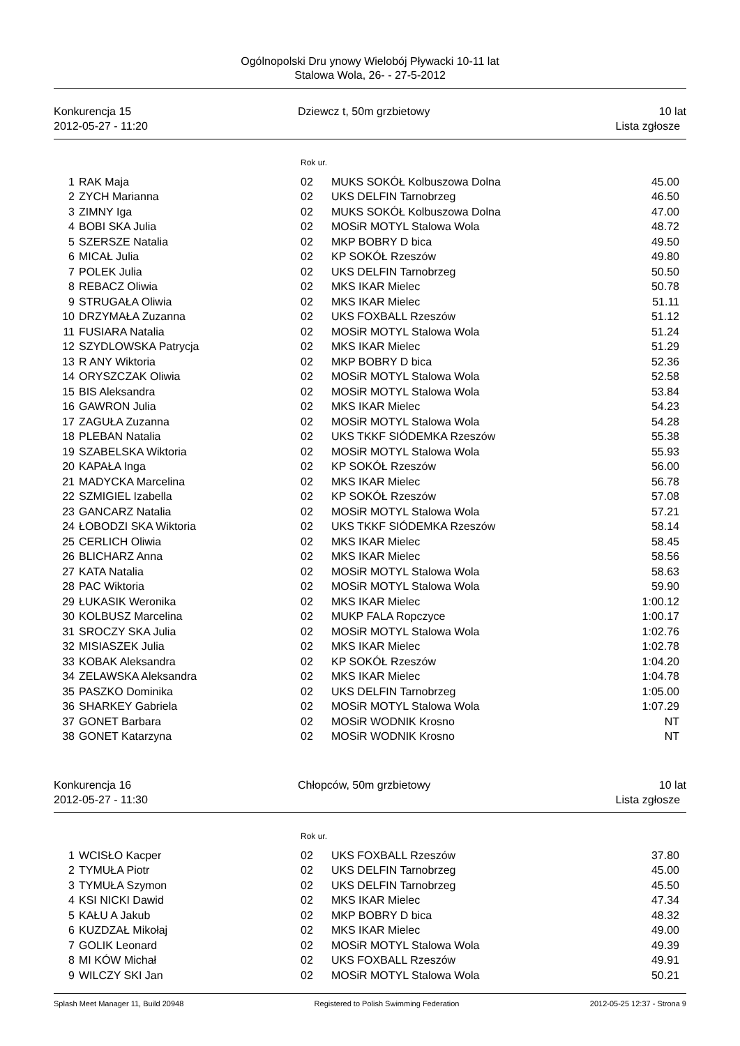Ogólnopolski Dru ynowy Wielobój Pływacki 10-11 lat
Stalowa Wola, 26- - 27-5-2012
Konkurencja 15
2012-05-27 - 11:20
Dziewcz t, 50m grzbietowy 10 lat
Lista zgłosze
Rok ur.
| 1 | RAK Maja | 02 | MUKS SOKÓŁ Kolbuszowa Dolna | 45.00 |
| 2 | ZYCH Marianna | 02 | UKS DELFIN Tarnobrzeg | 46.50 |
| 3 | ZIMNY Iga | 02 | MUKS SOKÓŁ Kolbuszowa Dolna | 47.00 |
| 4 | BOBI SKA Julia | 02 | MOSiR MOTYL Stalowa Wola | 48.72 |
| 5 | SZERSZE Natalia | 02 | MKP BOBRY D bica | 49.50 |
| 6 | MICAŁ Julia | 02 | KP SOKÓŁ Rzeszów | 49.80 |
| 7 | POLEK Julia | 02 | UKS DELFIN Tarnobrzeg | 50.50 |
| 8 | REBACZ Oliwia | 02 | MKS IKAR Mielec | 50.78 |
| 9 | STRUGAŁA Oliwia | 02 | MKS IKAR Mielec | 51.11 |
| 10 | DRZYMAŁA Zuzanna | 02 | UKS FOXBALL Rzeszów | 51.12 |
| 11 | FUSIARA Natalia | 02 | MOSiR MOTYL Stalowa Wola | 51.24 |
| 12 | SZYDLOWSKA Patrycja | 02 | MKS IKAR Mielec | 51.29 |
| 13 | R ANY Wiktoria | 02 | MKP BOBRY D bica | 52.36 |
| 14 | ORYSZCZAK Oliwia | 02 | MOSiR MOTYL Stalowa Wola | 52.58 |
| 15 | BIS Aleksandra | 02 | MOSiR MOTYL Stalowa Wola | 53.84 |
| 16 | GAWRON Julia | 02 | MKS IKAR Mielec | 54.23 |
| 17 | ZAGUŁA Zuzanna | 02 | MOSiR MOTYL Stalowa Wola | 54.28 |
| 18 | PLEBAN Natalia | 02 | UKS TKKF SIÓDEMKA Rzeszów | 55.38 |
| 19 | SZABELSKA Wiktoria | 02 | MOSiR MOTYL Stalowa Wola | 55.93 |
| 20 | KAPAŁA Inga | 02 | KP SOKÓŁ Rzeszów | 56.00 |
| 21 | MADYCKA Marcelina | 02 | MKS IKAR Mielec | 56.78 |
| 22 | SZMIGIEL Izabella | 02 | KP SOKÓŁ Rzeszów | 57.08 |
| 23 | GANCARZ Natalia | 02 | MOSiR MOTYL Stalowa Wola | 57.21 |
| 24 | ŁOBODZI SKA Wiktoria | 02 | UKS TKKF SIÓDEMKA Rzeszów | 58.14 |
| 25 | CERLICH Oliwia | 02 | MKS IKAR Mielec | 58.45 |
| 26 | BLICHARZ Anna | 02 | MKS IKAR Mielec | 58.56 |
| 27 | KATA Natalia | 02 | MOSiR MOTYL Stalowa Wola | 58.63 |
| 28 | PAC Wiktoria | 02 | MOSiR MOTYL Stalowa Wola | 59.90 |
| 29 | ŁUKASIK Weronika | 02 | MKS IKAR Mielec | 1:00.12 |
| 30 | KOLBUSZ Marcelina | 02 | MUKP FALA Ropczyce | 1:00.17 |
| 31 | SROCZY SKA Julia | 02 | MOSiR MOTYL Stalowa Wola | 1:02.76 |
| 32 | MISIASZEK Julia | 02 | MKS IKAR Mielec | 1:02.78 |
| 33 | KOBAK Aleksandra | 02 | KP SOKÓŁ Rzeszów | 1:04.20 |
| 34 | ZELAWSKA Aleksandra | 02 | MKS IKAR Mielec | 1:04.78 |
| 35 | PASZKO Dominika | 02 | UKS DELFIN Tarnobrzeg | 1:05.00 |
| 36 | SHARKEY Gabriela | 02 | MOSiR MOTYL Stalowa Wola | 1:07.29 |
| 37 | GONET Barbara | 02 | MOSiR WODNIK Krosno | NT |
| 38 | GONET Katarzyna | 02 | MOSiR WODNIK Krosno | NT |
Konkurencja 16
2012-05-27 - 11:30
Chłopców, 50m grzbietowy 10 lat
Lista zgłosze
Rok ur.
| 1 | WCISŁO Kacper | 02 | UKS FOXBALL Rzeszów | 37.80 |
| 2 | TYMUŁA Piotr | 02 | UKS DELFIN Tarnobrzeg | 45.00 |
| 3 | TYMUŁA Szymon | 02 | UKS DELFIN Tarnobrzeg | 45.50 |
| 4 | KSI NICKI Dawid | 02 | MKS IKAR Mielec | 47.34 |
| 5 | KAŁU A Jakub | 02 | MKP BOBRY D bica | 48.32 |
| 6 | KUZDZAŁ Mikołaj | 02 | MKS IKAR Mielec | 49.00 |
| 7 | GOLIK Leonard | 02 | MOSiR MOTYL Stalowa Wola | 49.39 |
| 8 | MI KÓW Michał | 02 | UKS FOXBALL Rzeszów | 49.91 |
| 9 | WILCZY SKI Jan | 02 | MOSiR MOTYL Stalowa Wola | 50.21 |
Splash Meet Manager 11, Build 20948 Registered to Polish Swimming Federation 2012-05-25 12:37 - Strona 9